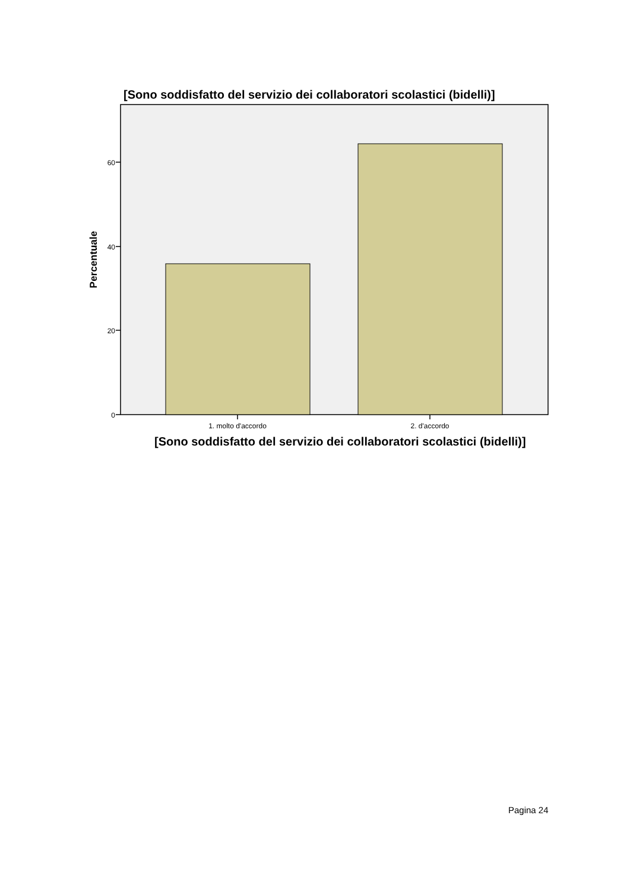[Sono soddisfatto del servizio dei collaboratori scolastici (bidelli)]
0
20
40
60
1. molto d'accordo
2. d'accordo
Percentuale
[Sono soddisfatto del servizio dei collaboratori scolastici (bidelli)]
Pagina 24